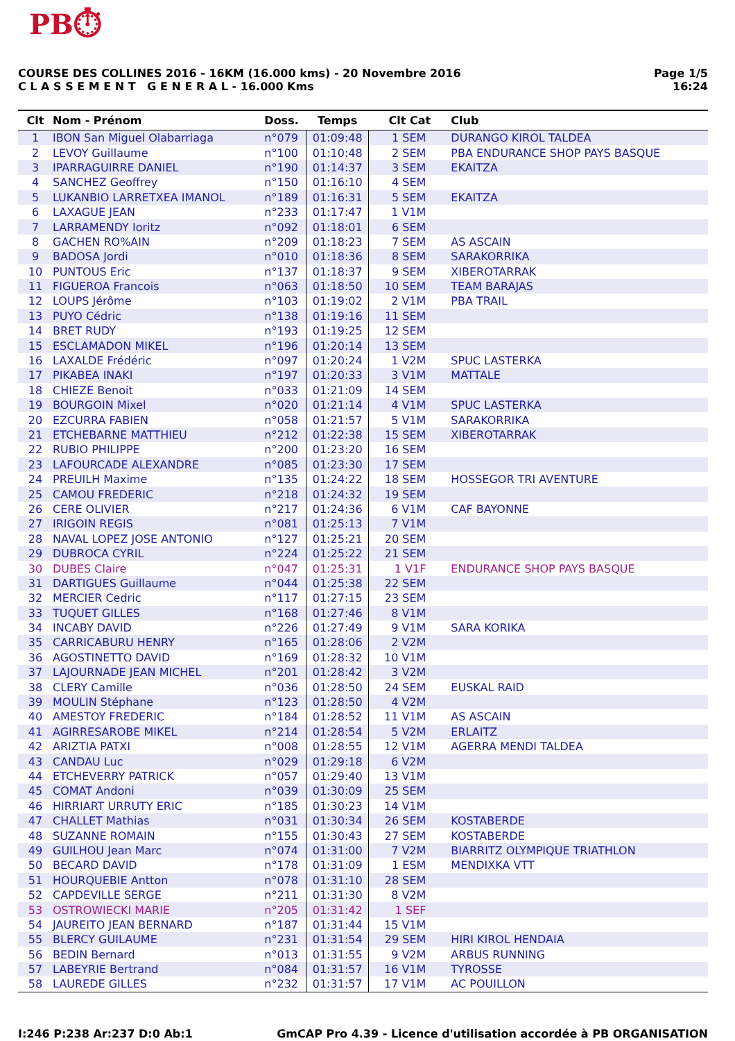PB⏱
COURSE DES COLLINES 2016 - 16KM (16.000 kms) - 20 Novembre 2016
C L A S S E M E N T G E N E R A L - 16.000 Kms
Page 1/5
16:24
| Clt | Nom - Prénom | Doss. | Temps | Clt Cat | Club |
| --- | --- | --- | --- | --- | --- |
| 1 | IBON San Miguel Olabarriaga | n°079 | 01:09:48 | 1 SEM | DURANGO KIROL TALDEA |
| 2 | LEVOY Guillaume | n°100 | 01:10:48 | 2 SEM | PBA ENDURANCE SHOP PAYS BASQUE |
| 3 | IPARRAGUIRRE DANIEL | n°190 | 01:14:37 | 3 SEM | EKAITZA |
| 4 | SANCHEZ Geoffrey | n°150 | 01:16:10 | 4 SEM | |
| 5 | LUKANBIO LARRETXEA IMANOL | n°189 | 01:16:31 | 5 SEM | EKAITZA |
| 6 | LAXAGUE JEAN | n°233 | 01:17:47 | 1 V1M | |
| 7 | LARRAMENDY Ioritz | n°092 | 01:18:01 | 6 SEM | |
| 8 | GACHEN RO%AIN | n°209 | 01:18:23 | 7 SEM | AS ASCAIN |
| 9 | BADOSA Jordi | n°010 | 01:18:36 | 8 SEM | SARAKORRIKA |
| 10 | PUNTOUS Eric | n°137 | 01:18:37 | 9 SEM | XIBEROTARRAK |
| 11 | FIGUEROA Francois | n°063 | 01:18:50 | 10 SEM | TEAM BARAJAS |
| 12 | LOUPS Jérôme | n°103 | 01:19:02 | 2 V1M | PBA TRAIL |
| 13 | PUYO Cédric | n°138 | 01:19:16 | 11 SEM | |
| 14 | BRET RUDY | n°193 | 01:19:25 | 12 SEM | |
| 15 | ESCLAMADON MIKEL | n°196 | 01:20:14 | 13 SEM | |
| 16 | LAXALDE Frédéric | n°097 | 01:20:24 | 1 V2M | SPUC LASTERKA |
| 17 | PIKABEA INAKI | n°197 | 01:20:33 | 3 V1M | MATTALE |
| 18 | CHIEZE Benoit | n°033 | 01:21:09 | 14 SEM | |
| 19 | BOURGOIN Mixel | n°020 | 01:21:14 | 4 V1M | SPUC LASTERKA |
| 20 | EZCURRA FABIEN | n°058 | 01:21:57 | 5 V1M | SARAKORRIKA |
| 21 | ETCHEBARNE MATTHIEU | n°212 | 01:22:38 | 15 SEM | XIBEROTARRAK |
| 22 | RUBIO PHILIPPE | n°200 | 01:23:20 | 16 SEM | |
| 23 | LAFOURCADE ALEXANDRE | n°085 | 01:23:30 | 17 SEM | |
| 24 | PREUILH Maxime | n°135 | 01:24:22 | 18 SEM | HOSSEGOR TRI AVENTURE |
| 25 | CAMOU FREDERIC | n°218 | 01:24:32 | 19 SEM | |
| 26 | CERE OLIVIER | n°217 | 01:24:36 | 6 V1M | CAF BAYONNE |
| 27 | IRIGOIN REGIS | n°081 | 01:25:13 | 7 V1M | |
| 28 | NAVAL LOPEZ JOSE ANTONIO | n°127 | 01:25:21 | 20 SEM | |
| 29 | DUBROCA CYRIL | n°224 | 01:25:22 | 21 SEM | |
| 30 | DUBES Claire | n°047 | 01:25:31 | 1 V1F | ENDURANCE SHOP PAYS BASQUE |
| 31 | DARTIGUES Guillaume | n°044 | 01:25:38 | 22 SEM | |
| 32 | MERCIER Cedric | n°117 | 01:27:15 | 23 SEM | |
| 33 | TUQUET GILLES | n°168 | 01:27:46 | 8 V1M | |
| 34 | INCABY DAVID | n°226 | 01:27:49 | 9 V1M | SARA KORIKA |
| 35 | CARRICABURU HENRY | n°165 | 01:28:06 | 2 V2M | |
| 36 | AGOSTINETTO DAVID | n°169 | 01:28:32 | 10 V1M | |
| 37 | LAJOURNADE JEAN MICHEL | n°201 | 01:28:42 | 3 V2M | |
| 38 | CLERY Camille | n°036 | 01:28:50 | 24 SEM | EUSKAL RAID |
| 39 | MOULIN Stéphane | n°123 | 01:28:50 | 4 V2M | |
| 40 | AMESTOY FREDERIC | n°184 | 01:28:52 | 11 V1M | AS ASCAIN |
| 41 | AGIRRESAROBE MIKEL | n°214 | 01:28:54 | 5 V2M | ERLAITZ |
| 42 | ARIZTIA PATXI | n°008 | 01:28:55 | 12 V1M | AGERRA MENDI TALDEA |
| 43 | CANDAU Luc | n°029 | 01:29:18 | 6 V2M | |
| 44 | ETCHEVERRY PATRICK | n°057 | 01:29:40 | 13 V1M | |
| 45 | COMAT Andoni | n°039 | 01:30:09 | 25 SEM | |
| 46 | HIRRIART URRUTY ERIC | n°185 | 01:30:23 | 14 V1M | |
| 47 | CHALLET Mathias | n°031 | 01:30:34 | 26 SEM | KOSTABERDE |
| 48 | SUZANNE ROMAIN | n°155 | 01:30:43 | 27 SEM | KOSTABERDE |
| 49 | GUILHOU Jean Marc | n°074 | 01:31:00 | 7 V2M | BIARRITZ OLYMPIQUE TRIATHLON |
| 50 | BECARD DAVID | n°178 | 01:31:09 | 1 ESM | MENDIXKA VTT |
| 51 | HOURQUEBIE Antton | n°078 | 01:31:10 | 28 SEM | |
| 52 | CAPDEVILLE SERGE | n°211 | 01:31:30 | 8 V2M | |
| 53 | OSTROWIECKI MARIE | n°205 | 01:31:42 | 1 SEF | |
| 54 | JAUREITO JEAN BERNARD | n°187 | 01:31:44 | 15 V1M | |
| 55 | BLERCY GUILAUME | n°231 | 01:31:54 | 29 SEM | HIRI KIROL HENDAIA |
| 56 | BEDIN Bernard | n°013 | 01:31:55 | 9 V2M | ARBUS RUNNING |
| 57 | LABEYRIE Bertrand | n°084 | 01:31:57 | 16 V1M | TYROSSE |
| 58 | LAUREDE GILLES | n°232 | 01:31:57 | 17 V1M | AC POUILLON |
I:246 P:238 Ar:237 D:0 Ab:1 GmCAP Pro 4.39 - Licence d'utilisation accordée à PB ORGANISATION